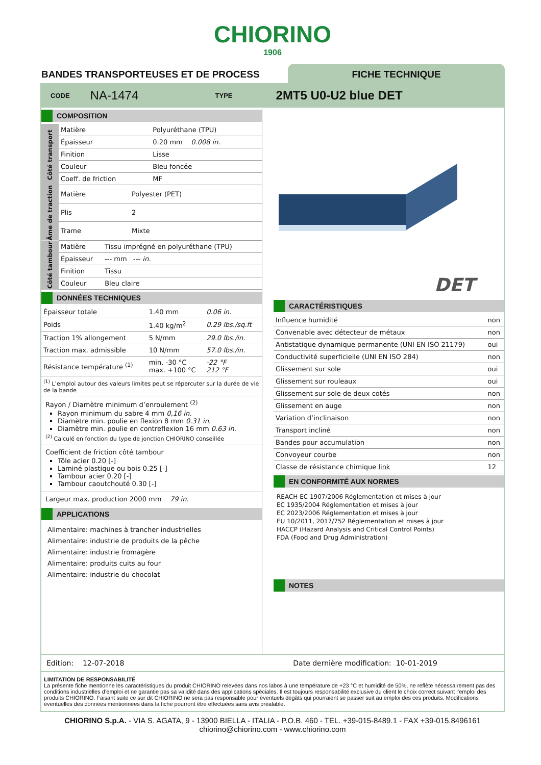CHIORINO
1906
BANDES TRANSPORTEUSES ET DE PROCESS
FICHE TECHNIQUE
CODE NA-1474 TYPE 2MT5 U0-U2 blue DET
COMPOSITION
Côté transport
| Matière | Polyuréthane (TPU) |
| Épaisseur | 0.20 mm 0.008 in. |
| Finition | Lisse |
| Couleur | Bleu foncée |
| Coeff. de friction | MF |
Âme de traction
| Matière | Polyester (PET) |
| Plis | 2 |
| Trame | Mixte |
Côté tambour
| Matière | Tissu imprégné en polyuréthane (TPU) |
| Épaisseur | --- mm --- in. |
| Finition | Tissu |
| Couleur | Bleu claire |
DONNÉES TECHNIQUES
| Épaisseur totale | 1.40 mm | 0.06 in. |
| Poids | 1.40 kg/m<sup>2</sup> | 0.29 lbs./sq.ft |
| Traction 1% allongement | 5 N/mm | 29.0 lbs./in. |
| Traction max. admissible | 10 N/mm | 57.0 lbs./in. |
| Résistance température <sup>(1)</sup> | min. -30 °C max. +100 °C | -22 °F 212 °F |
| <sup>(1)</sup> L’emploi autour des valeurs limites peut se répercuter sur la durée de vie de la bande | | |
Rayon / Diamètre minimum d’enroulement <sup>(2)</sup>
Rayon minimum du sabre 4 mm 0,16 in.
Diamètre min. poulie en flexion 8 mm 0.31 in.
Diamètre min. poulie en contreflexion 16 mm 0.63 in.
<sup>(2)</sup> Calculé en fonction du type de jonction CHIORINO conseillée
Coefficient de friction côté tambour
Tôle acier 0.20 [-]
Laminé plastique ou bois 0.25 [-]
Tambour acier 0.20 [-]
Tambour caoutchouté 0.30 [-]
Largeur max. production 2000 mm 79 in.
APPLICATIONS
Alimentaire: machines à trancher industrielles
Alimentaire: industrie de produits de la pêche
Alimentaire: industrie fromagère
Alimentaire: produits cuits au four
Alimentaire: industrie du chocolat
DET
CARACTÉRISTIQUES
| Influence humidité | non |
| Convenable avec détecteur de métaux | non |
| Antistatique dynamique permanente (UNI EN ISO 21179) | oui |
| Conductivité superficielle (UNI EN ISO 284) | non |
| Glissement sur sole | oui |
| Glissement sur rouleaux | oui |
| Glissement sur sole de deux cotés | non |
| Glissement en auge | non |
| Variation d’inclinaison | non |
| Transport incliné | non |
| Bandes pour accumulation | non |
| Convoyeur courbe | non |
| Classe de résistance chimique link | 12 |
EN CONFORMITÉ AUX NORMES
REACH EC 1907/2006 Réglementation et mises à jour
EC 1935/2004 Réglementation et mises à jour
EC 2023/2006 Réglementation et mises à jour
EU 10/2011, 2017/752 Réglementation et mises à jour
HACCP (Hazard Analysis and Critical Control Points)
FDA (Food and Drug Administration)
NOTES
Edition: 12-07-2018 Date dernière modification: 10-01-2019
LIMITATION DE RESPONSABILITÉ
La présente fiche mentionne les caractéristiques du produit CHIORINO relevées dans nos labos à une température de +23 °C et humidité de 50%, ne reflète nécessairement pas des conditions industrielles d’emploi et ne garantie pas sa validité dans des applications spéciales. Il est toujours responsabilité exclusive du client le choix correct suivant l’emploi des produits CHIORINO. Faisant suite ce sur dit CHIORINO ne sera pas responsable pour éventuels dégâts qui pourraient se passer suit au emploi des ces produits. Modifications éventuelles des données mentionnées dans la fiche pourront être effectuées sans avis préalable.
CHIORINO S.p.A. - VIA S. AGATA, 9 - 13900 BIELLA - ITALIA - P.O.B. 460 - TEL. +39-015-8489.1 - FAX +39-015.8496161
chiorino@chiorino.com - www.chiorino.com